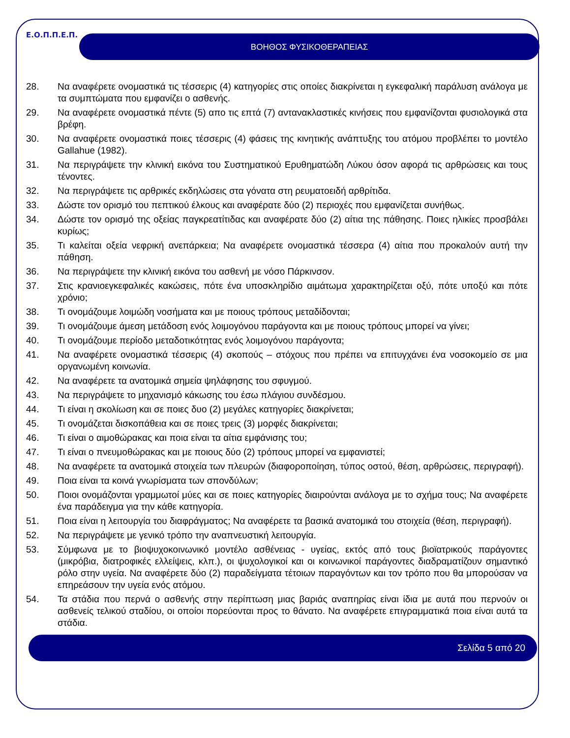Ε.Ο.Π.Π.Ε.Π.
ΒΟΗΘΟΣ ΦΥΣΙΚΟΘΕΡΑΠΕΙΑΣ
28. Να αναφέρετε ονομαστικά τις τέσσερις (4) κατηγορίες στις οποίες διακρίνεται η εγκεφαλική παράλυση ανάλογα με τα συμπτώματα που εμφανίζει ο ασθενής.
29. Να αναφέρετε ονομαστικά πέντε (5) απο τις επτά (7) αντανακλαστικές κινήσεις που εμφανίζονται φυσιολογικά στα βρέφη.
30. Να αναφέρετε ονομαστικά ποιες τέσσερις (4) φάσεις της κινητικής ανάπτυξης του ατόμου προβλέπει το μοντέλο Gallahue (1982).
31. Να περιγράψετε την κλινική εικόνα του Συστηματικού Ερυθηματώδη Λύκου όσον αφορά τις αρθρώσεις και τους τένοντες.
32. Να περιγράψετε τις αρθρικές εκδηλώσεις στα γόνατα στη ρευματοειδή αρθρίτιδα.
33. Δώστε τον ορισμό του πεπτικού έλκους και αναφέρατε δύο (2) περιοχές που εμφανίζεται συνήθως.
34. Δώστε τον ορισμό της οξείας παγκρεατίτιδας και αναφέρατε δύο (2) αίτια της πάθησης. Ποιες ηλικίες προσβάλει κυρίως;
35. Τι καλείται οξεία νεφρική ανεπάρκεια; Να αναφέρετε ονομαστικά τέσσερα (4) αίτια που προκαλούν αυτή την πάθηση.
36. Να περιγράψετε την κλινική εικόνα του ασθενή με νόσο Πάρκινσον.
37. Στις κρανιοεγκεφαλικές κακώσεις, πότε ένα υποσκληρίδιο αιμάτωμα χαρακτηρίζεται οξύ, πότε υποξύ και πότε χρόνιο;
38. Τι ονομάζουμε λοιμώδη νοσήματα και με ποιους τρόπους μεταδίδονται;
39. Τι ονομάζουμε άμεση μετάδοση ενός λοιμογόνου παράγοντα και με ποιους τρόπους μπορεί να γίνει;
40. Τι ονομάζουμε περίοδο μεταδοτικότητας ενός λοιμογόνου παράγοντα;
41. Να αναφέρετε ονομαστικά τέσσερις (4) σκοπούς – στόχους που πρέπει να επιτυγχάνει ένα νοσοκομείο σε μια οργανωμένη κοινωνία.
42. Να αναφέρετε τα ανατομικά σημεία ψηλάφησης του σφυγμού.
43. Να περιγράψετε το μηχανισμό κάκωσης του έσω πλάγιου συνδέσμου.
44. Τι είναι η σκολίωση και σε ποιες δυο (2) μεγάλες κατηγορίες διακρίνεται;
45. Τι ονομάζεται δισκοπάθεια και σε ποιες τρεις (3) μορφές διακρίνεται;
46. Τι είναι ο αιμοθώρακας και ποια είναι τα αίτια εμφάνισης του;
47. Τι είναι ο πνευμοθώρακας και με ποιους δύο (2) τρόπους μπορεί να εμφανιστεί;
48. Να αναφέρετε τα ανατομικά στοιχεία των πλευρών (διαφοροποίηση, τύπος οστού, θέση, αρθρώσεις, περιγραφή).
49. Ποια είναι τα κοινά γνωρίσματα των σπονδύλων;
50. Ποιοι ονομάζονται γραμμωτοί μύες και σε ποιες κατηγορίες διαιρούνται ανάλογα με το σχήμα τους; Να αναφέρετε ένα παράδειγμα για την κάθε κατηγορία.
51. Ποια είναι η λειτουργία του διαφράγματος; Να αναφέρετε τα βασικά ανατομικά του στοιχεία (θέση, περιγραφή).
52. Να περιγράψετε με γενικό τρόπο την αναπνευστική λειτουργία.
53. Σύμφωνα με το βιοψυχοκοινωνικό μοντέλο ασθένειας - υγείας, εκτός από τους βιοϊατρικούς παράγοντες (μικρόβια, διατροφικές ελλείψεις, κλπ.), οι ψυχολογικοί και οι κοινωνικοί παράγοντες διαδραματίζουν σημαντικό ρόλο στην υγεία. Να αναφέρετε δύο (2) παραδείγματα τέτοιων παραγόντων και τον τρόπο που θα μπορούσαν να επηρεάσουν την υγεία ενός ατόμου.
54. Τα στάδια που περνά ο ασθενής στην περίπτωση μιας βαριάς αναπηρίας είναι ίδια με αυτά που περνούν οι ασθενείς τελικού σταδίου, οι οποίοι πορεύονται προς το θάνατο. Να αναφέρετε επιγραμματικά ποια είναι αυτά τα στάδια.
Σελίδα 5 από 20